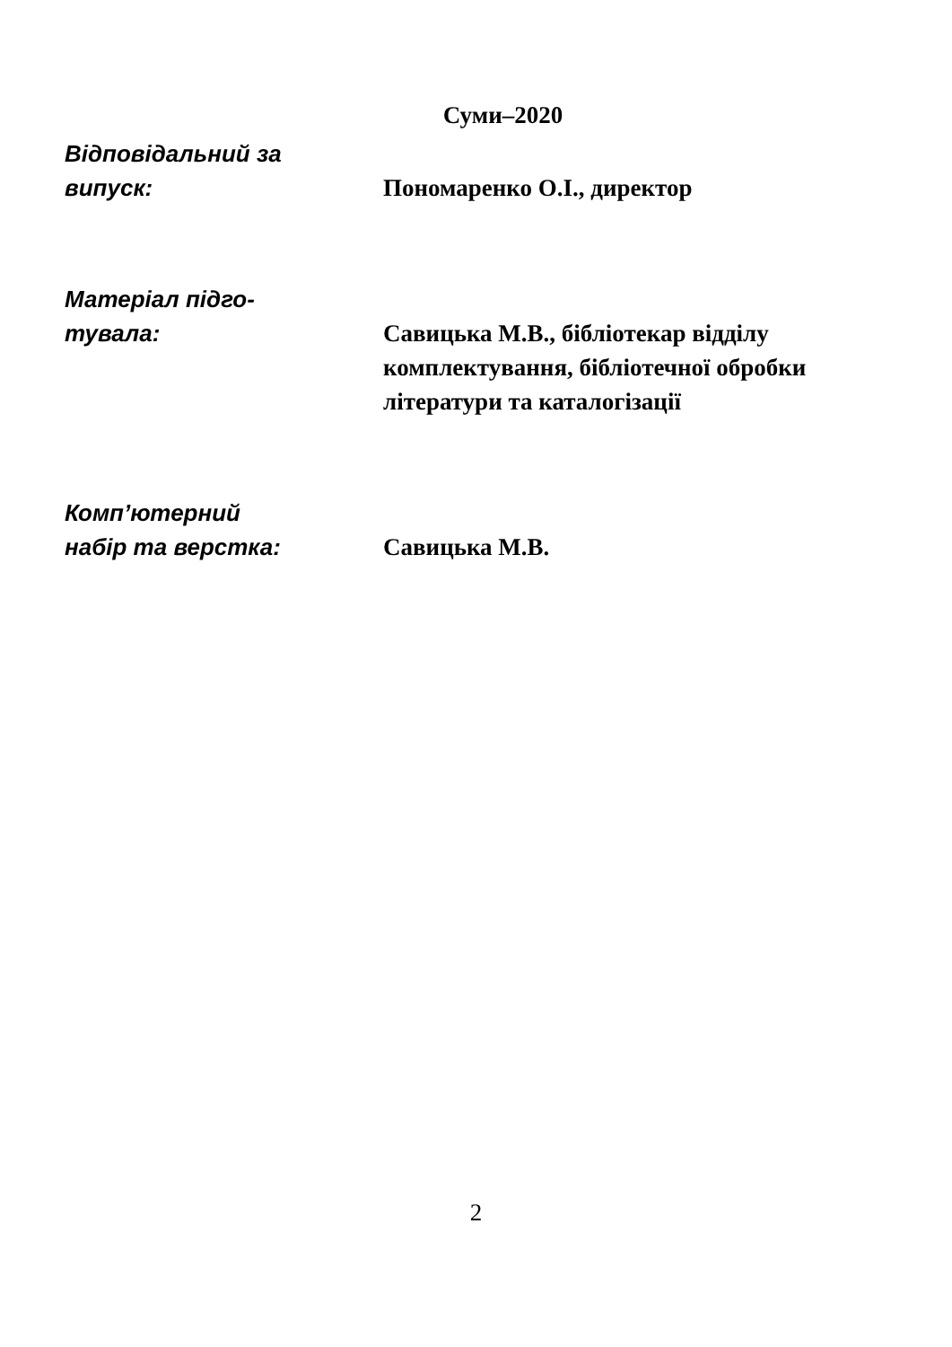Суми–2020
Відповідальний за
випуск:
Пономаренко О.І., директор
Матеріал підго-
тувала:
Савицька М.В., бібліотекар відділу комплектування, бібліотечної обробки літератури та каталогізації
Комп’ютерний
набір та верстка:
Савицька М.В.
2